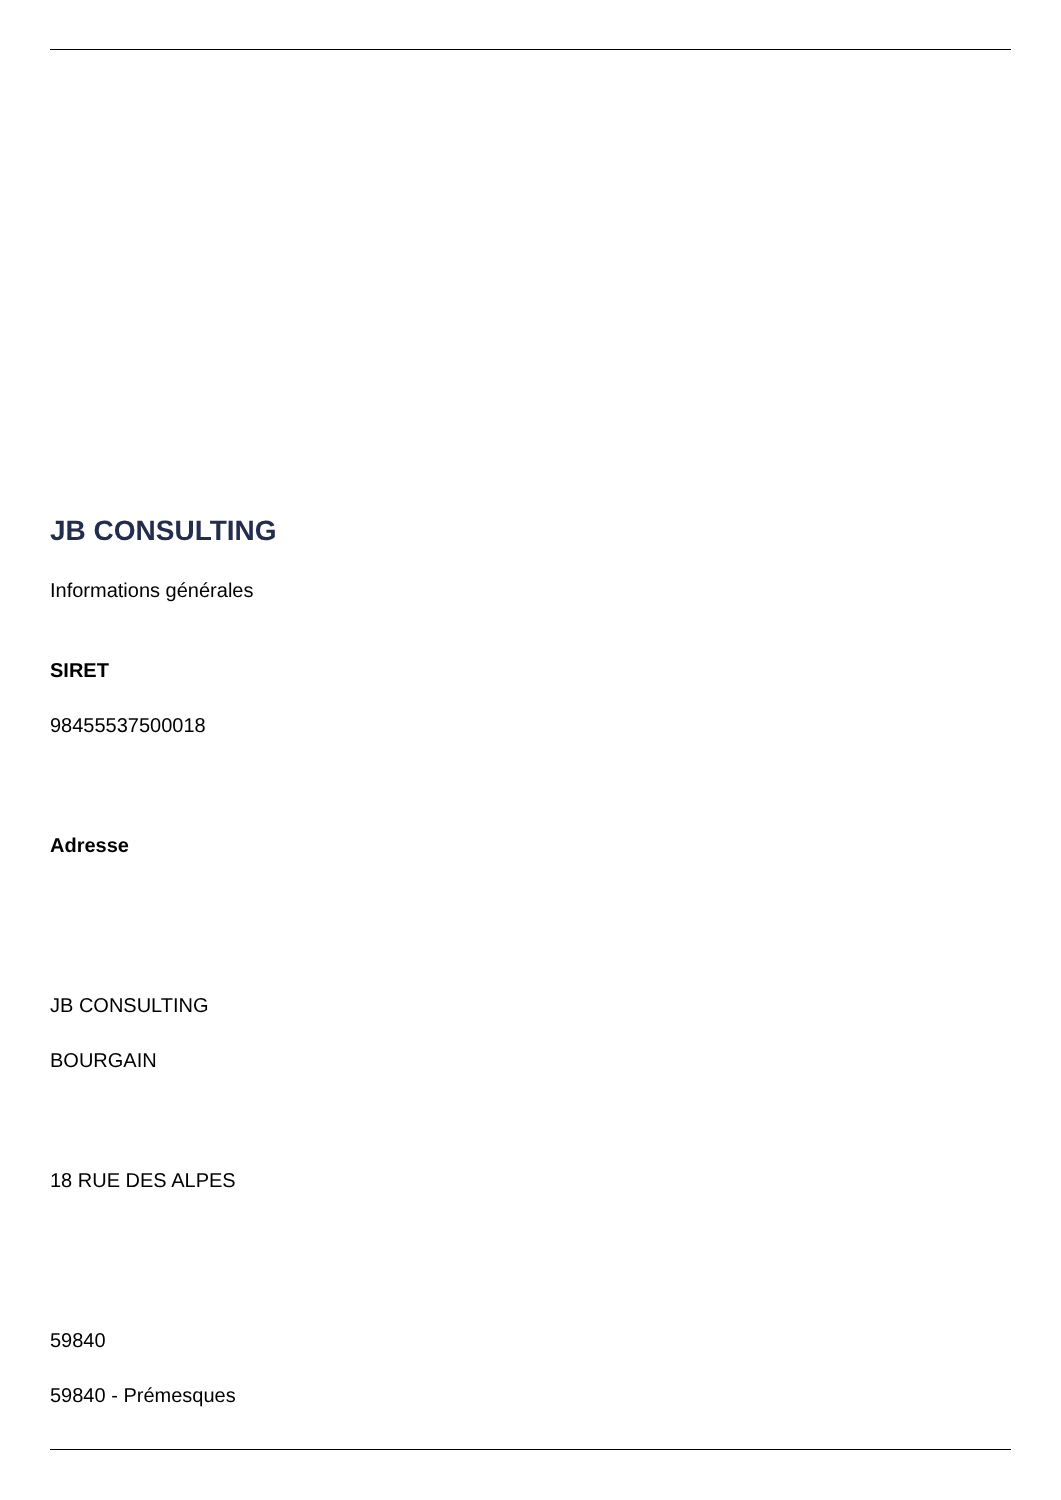JB CONSULTING
Informations générales
SIRET
98455537500018
Adresse
JB CONSULTING
BOURGAIN
18 RUE DES ALPES
59840
59840 - Prémesques